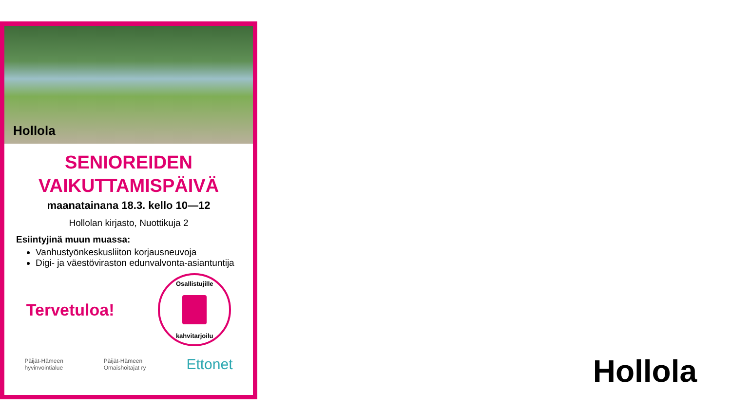Hollola
SENIOREIDEN
VAIKUTTAMISPÄIVÄ
maanatainana 18.3. kello 10—12
Hollolan kirjasto, Nuottikuja 2
Esiintyjinä muun muassa:
Vanhustyönkeskusliiton korjausneuvoja
Digi- ja väestöviraston edunvalvonta-asiantuntija
Tervetuloa!
Osallistujille
kahvitarjoilu
Päijät-Hämeen
hyvinvointialue Päijät-Hämeen
Omaishoitajat ry Ettonet
Hollola